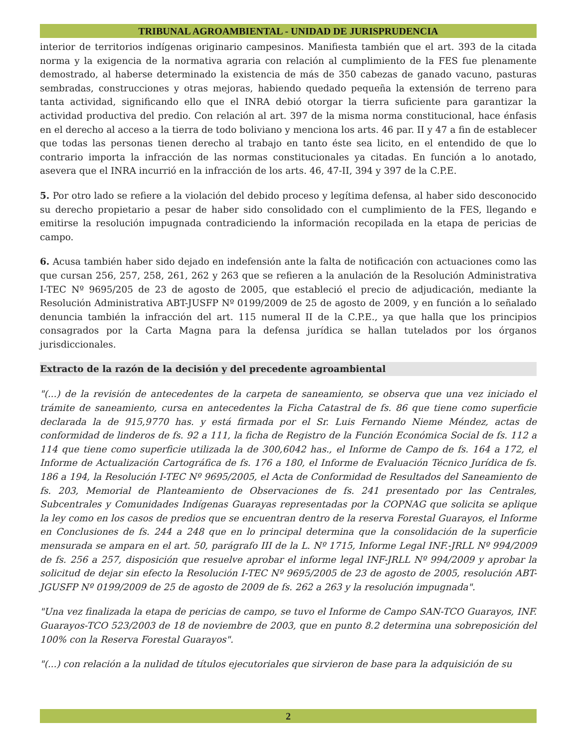TRIBUNAL AGROAMBIENTAL - UNIDAD DE JURISPRUDENCIA
interior de territorios indígenas originario campesinos. Manifiesta también que el art. 393 de la citada norma y la exigencia de la normativa agraria con relación al cumplimiento de la FES fue plenamente demostrado, al haberse determinado la existencia de más de 350 cabezas de ganado vacuno, pasturas sembradas, construcciones y otras mejoras, habiendo quedado pequeña la extensión de terreno para tanta actividad, significando ello que el INRA debió otorgar la tierra suficiente para garantizar la actividad productiva del predio. Con relación al art. 397 de la misma norma constitucional, hace énfasis en el derecho al acceso a la tierra de todo boliviano y menciona los arts. 46 par. II y 47 a fin de establecer que todas las personas tienen derecho al trabajo en tanto éste sea licito, en el entendido de que lo contrario importa la infracción de las normas constitucionales ya citadas. En función a lo anotado, asevera que el INRA incurrió en la infracción de los arts. 46, 47-II, 394 y 397 de la C.P.E.
5. Por otro lado se refiere a la violación del debido proceso y legítima defensa, al haber sido desconocido su derecho propietario a pesar de haber sido consolidado con el cumplimiento de la FES, llegando e emitirse la resolución impugnada contradiciendo la información recopilada en la etapa de pericias de campo.
6. Acusa también haber sido dejado en indefensión ante la falta de notificación con actuaciones como las que cursan 256, 257, 258, 261, 262 y 263 que se refieren a la anulación de la Resolución Administrativa I-TEC Nº 9695/205 de 23 de agosto de 2005, que estableció el precio de adjudicación, mediante la Resolución Administrativa ABT-JUSFP Nº 0199/2009 de 25 de agosto de 2009, y en función a lo señalado denuncia también la infracción del art. 115 numeral II de la C.P.E., ya que halla que los principios consagrados por la Carta Magna para la defensa jurídica se hallan tutelados por los órganos jurisdiccionales.
Extracto de la razón de la decisión y del precedente agroambiental
"(...) de la revisión de antecedentes de la carpeta de saneamiento, se observa que una vez iniciado el trámite de saneamiento, cursa en antecedentes la Ficha Catastral de fs. 86 que tiene como superficie declarada la de 915,9770 has. y está firmada por el Sr. Luis Fernando Nieme Méndez, actas de conformidad de linderos de fs. 92 a 111, la ficha de Registro de la Función Económica Social de fs. 112 a 114 que tiene como superficie utilizada la de 300,6042 has., el Informe de Campo de fs. 164 a 172, el Informe de Actualización Cartográfica de fs. 176 a 180, el Informe de Evaluación Técnico Jurídica de fs. 186 a 194, la Resolución I-TEC Nº 9695/2005, el Acta de Conformidad de Resultados del Saneamiento de fs. 203, Memorial de Planteamiento de Observaciones de fs. 241 presentado por las Centrales, Subcentrales y Comunidades Indígenas Guarayas representadas por la COPNAG que solicita se aplique la ley como en los casos de predios que se encuentran dentro de la reserva Forestal Guarayos, el Informe en Conclusiones de fs. 244 a 248 que en lo principal determina que la consolidación de la superficie mensurada se ampara en el art. 50, parágrafo III de la L. Nº 1715, Informe Legal INF.-JRLL Nº 994/2009 de fs. 256 a 257, disposición que resuelve aprobar el informe legal INF-JRLL Nº 994/2009 y aprobar la solicitud de dejar sin efecto la Resolución I-TEC Nº 9695/2005 de 23 de agosto de 2005, resolución ABT-JGUSFP Nº 0199/2009 de 25 de agosto de 2009 de fs. 262 a 263 y la resolución impugnada".
"Una vez finalizada la etapa de pericias de campo, se tuvo el Informe de Campo SAN-TCO Guarayos, INF. Guarayos-TCO 523/2003 de 18 de noviembre de 2003, que en punto 8.2 determina una sobreposición del 100% con la Reserva Forestal Guarayos".
"(...) con relación a la nulidad de títulos ejecutoriales que sirvieron de base para la adquisición de su
2